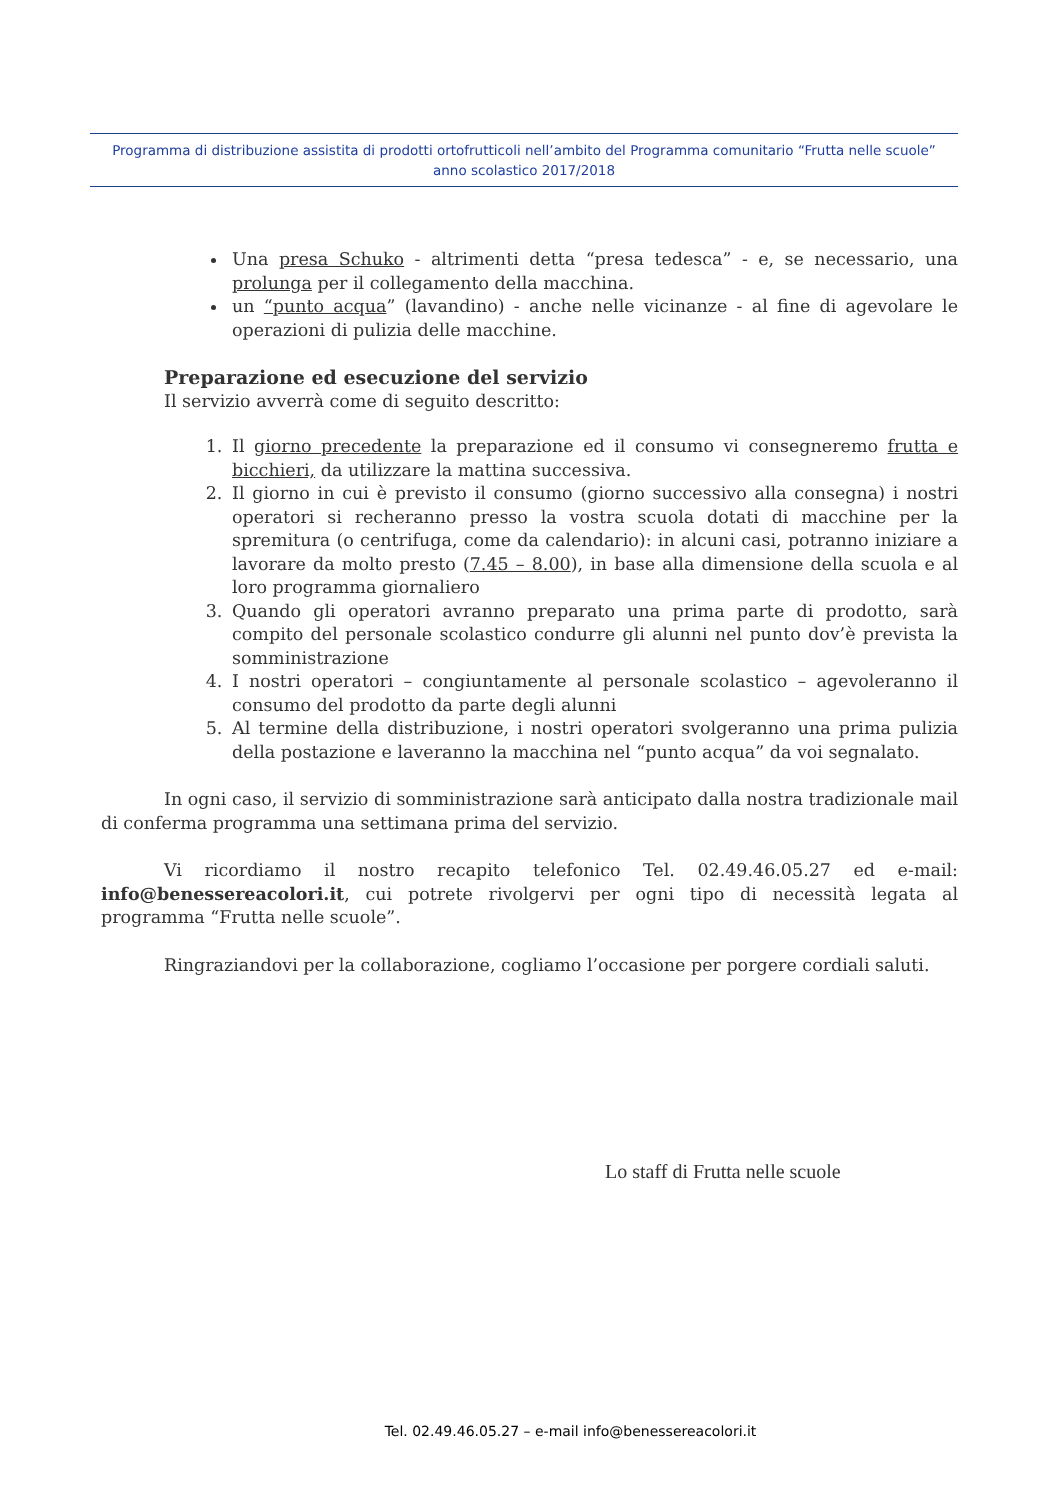Programma di distribuzione assistita di prodotti ortofrutticoli nell’ambito del Programma comunitario “Frutta nelle scuole”
anno scolastico 2017/2018
Una presa Schuko - altrimenti detta “presa tedesca” - e, se necessario, una prolunga per il collegamento della macchina.
un “punto acqua” (lavandino) - anche nelle vicinanze - al fine di agevolare le operazioni di pulizia delle macchine.
Preparazione ed esecuzione del servizio
Il servizio avverrà come di seguito descritto:
1. Il giorno precedente la preparazione ed il consumo vi consegneremo frutta e bicchieri, da utilizzare la mattina successiva.
2. Il giorno in cui è previsto il consumo (giorno successivo alla consegna) i nostri operatori si recheranno presso la vostra scuola dotati di macchine per la spremitura (o centrifuga, come da calendario): in alcuni casi, potranno iniziare a lavorare da molto presto (7.45 – 8.00), in base alla dimensione della scuola e al loro programma giornaliero
3. Quando gli operatori avranno preparato una prima parte di prodotto, sarà compito del personale scolastico condurre gli alunni nel punto dov’è prevista la somministrazione
4. I nostri operatori – congiuntamente al personale scolastico – agevoleranno il consumo del prodotto da parte degli alunni
5. Al termine della distribuzione, i nostri operatori svolgeranno una prima pulizia della postazione e laveranno la macchina nel “punto acqua” da voi segnalato.
In ogni caso, il servizio di somministrazione sarà anticipato dalla nostra tradizionale mail di conferma programma una settimana prima del servizio.
Vi ricordiamo il nostro recapito telefonico Tel. 02.49.46.05.27 ed e-mail: info@benessereacolori.it, cui potrete rivolgervi per ogni tipo di necessità legata al programma “Frutta nelle scuole”.
Ringraziandovi per la collaborazione, cogliamo l’occasione per porgere cordiali saluti.
Lo staff di Frutta nelle scuole
Tel. 02.49.46.05.27 – e-mail info@benessereacolori.it